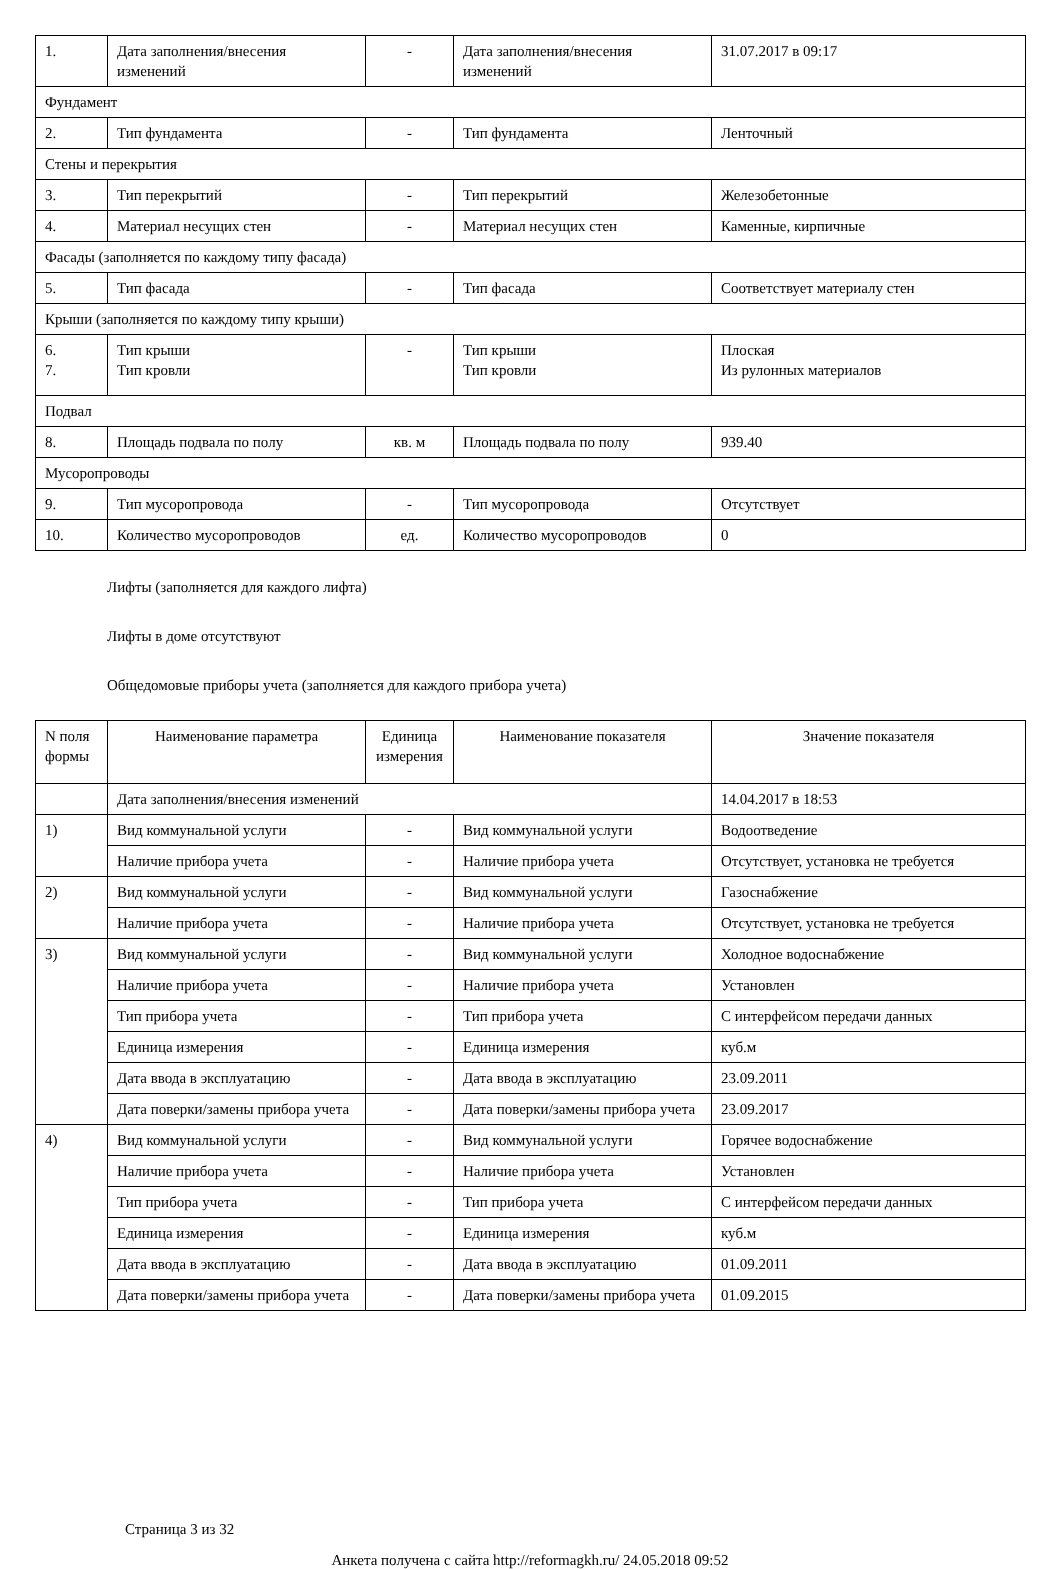| 1. | Дата заполнения/внесения изменений | - | Дата заполнения/внесения изменений | 31.07.2017 в 09:17 |
| Фундамент | | | | |
| 2. | Тип фундамента | - | Тип фундамента | Ленточный |
| Стены и перекрытия | | | | |
| 3. | Тип перекрытий | - | Тип перекрытий | Железобетонные |
| 4. | Материал несущих стен | - | Материал несущих стен | Каменные, кирпичные |
| Фасады (заполняется по каждому типу фасада) | | | | |
| 5. | Тип фасада | - | Тип фасада | Соответствует материалу стен |
| Крыши (заполняется по каждому типу крыши) | | | | |
| 6. 7. | Тип крыши Тип кровли | - | Тип крыши Тип кровли | Плоская Из рулонных материалов |
| Подвал | | | | |
| 8. | Площадь подвала по полу | кв. м | Площадь подвала по полу | 939.40 |
| Мусоропроводы | | | | |
| 9. | Тип мусоропровода | - | Тип мусоропровода | Отсутствует |
| 10. | Количество мусоропроводов | ед. | Количество мусоропроводов | 0 |
Лифты (заполняется для каждого лифта)
Лифты в доме отсутствуют
Общедомовые приборы учета (заполняется для каждого прибора учета)
| N поля формы | Наименование параметра | Единица измерения | Наименование показателя | Значение показателя |
| --- | --- | --- | --- | --- |
| | Дата заполнения/внесения изменений | | | 14.04.2017 в 18:53 |
| 1) | Вид коммунальной услуги | - | Вид коммунальной услуги | Водоотведение |
| | Наличие прибора учета | - | Наличие прибора учета | Отсутствует, установка не требуется |
| 2) | Вид коммунальной услуги | - | Вид коммунальной услуги | Газоснабжение |
| | Наличие прибора учета | - | Наличие прибора учета | Отсутствует, установка не требуется |
| 3) | Вид коммунальной услуги | - | Вид коммунальной услуги | Холодное водоснабжение |
| | Наличие прибора учета | - | Наличие прибора учета | Установлен |
| | Тип прибора учета | - | Тип прибора учета | С интерфейсом передачи данных |
| | Единица измерения | - | Единица измерения | куб.м |
| | Дата ввода в эксплуатацию | - | Дата ввода в эксплуатацию | 23.09.2011 |
| | Дата поверки/замены прибора учета | - | Дата поверки/замены прибора учета | 23.09.2017 |
| 4) | Вид коммунальной услуги | - | Вид коммунальной услуги | Горячее водоснабжение |
| | Наличие прибора учета | - | Наличие прибора учета | Установлен |
| | Тип прибора учета | - | Тип прибора учета | С интерфейсом передачи данных |
| | Единица измерения | - | Единица измерения | куб.м |
| | Дата ввода в эксплуатацию | - | Дата ввода в эксплуатацию | 01.09.2011 |
| | Дата поверки/замены прибора учета | - | Дата поверки/замены прибора учета | 01.09.2015 |
Страница 3 из 32
Анкета получена с сайта http://reformagkh.ru/ 24.05.2018 09:52